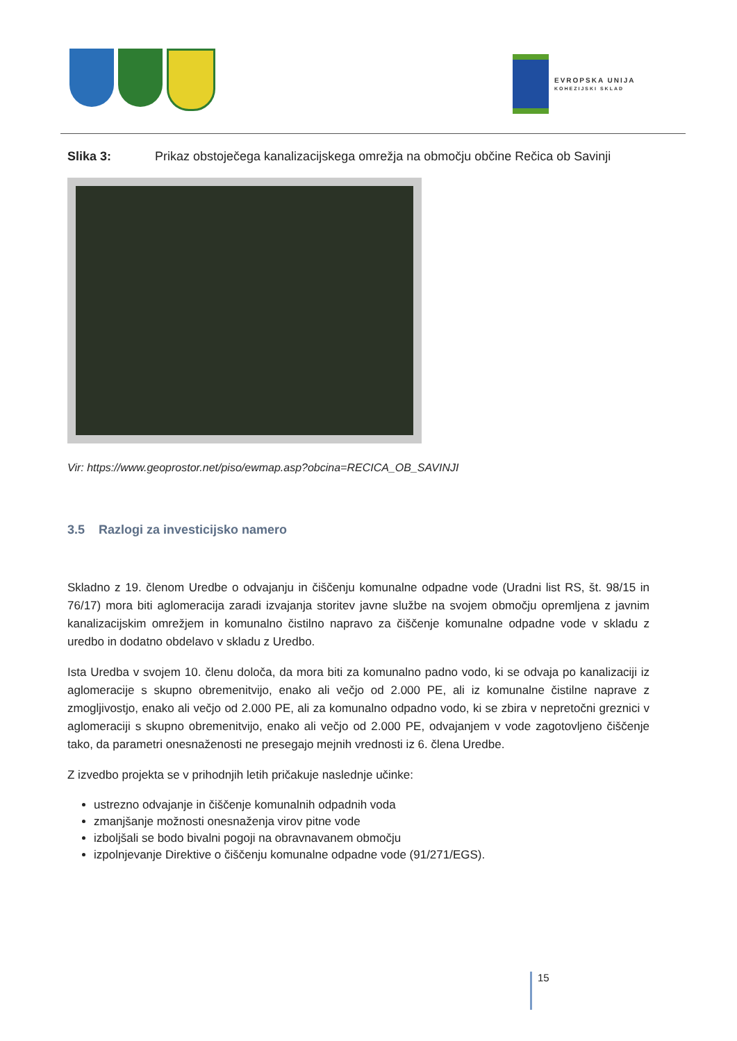EVROPSKA UNIJA
KOHEZIJSKI SKLAD
Slika 3: Prikaz obstoječega kanalizacijskega omrežja na območju občine Rečica ob Savinji
Vir: https://www.geoprostor.net/piso/ewmap.asp?obcina=RECICA_OB_SAVINJI
3.5 Razlogi za investicijsko namero
Skladno z 19. členom Uredbe o odvajanju in čiščenju komunalne odpadne vode (Uradni list RS, št. 98/15 in 76/17) mora biti aglomeracija zaradi izvajanja storitev javne službe na svojem območju opremljena z javnim kanalizacijskim omrežjem in komunalno čistilno napravo za čiščenje komunalne odpadne vode v skladu z uredbo in dodatno obdelavo v skladu z Uredbo.
Ista Uredba v svojem 10. členu določa, da mora biti za komunalno padno vodo, ki se odvaja po kanalizaciji iz aglomeracije s skupno obremenitvijo, enako ali večjo od 2.000 PE, ali iz komunalne čistilne naprave z zmogljivostjo, enako ali večjo od 2.000 PE, ali za komunalno odpadno vodo, ki se zbira v nepretočni greznici v aglomeraciji s skupno obremenitvijo, enako ali večjo od 2.000 PE, odvajanjem v vode zagotovljeno čiščenje tako, da parametri onesnaženosti ne presegajo mejnih vrednosti iz 6. člena Uredbe.
Z izvedbo projekta se v prihodnjih letih pričakuje naslednje učinke:
ustrezno odvajanje in čiščenje komunalnih odpadnih voda
zmanjšanje možnosti onesnaženja virov pitne vode
izboljšali se bodo bivalni pogoji na obravnavanem območju
izpolnjevanje Direktive o čiščenju komunalne odpadne vode (91/271/EGS).
15